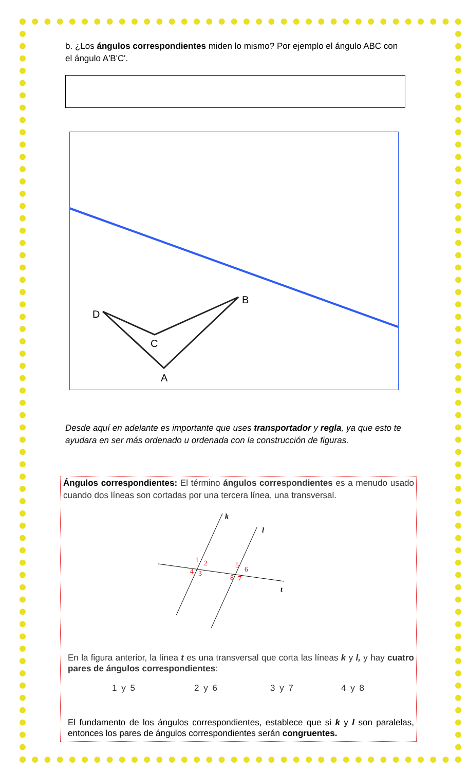b. ¿Los ángulos correspondientes miden lo mismo? Por ejemplo el ángulo ABC con el ángulo A'B'C'.
D
B
C
A
Desde aquí en adelante es importante que uses transportador y regla, ya que esto te ayudara en ser más ordenado u ordenada con la construcción de figuras.
Ángulos correspondientes: El término ángulos correspondientes es a menudo usado cuando dos líneas son cortadas por una tercera línea, una transversal.
k
l
t
1
2
3
4
5
6
7
8
En la figura anterior, la línea t es una transversal que corta las líneas k y l, y hay cuatro pares de ángulos correspondientes:
1 y 5 2 y 6 3 y 7 4 y 8
El fundamento de los ángulos correspondientes, establece que si k y l son paralelas, entonces los pares de ángulos correspondientes serán congruentes.